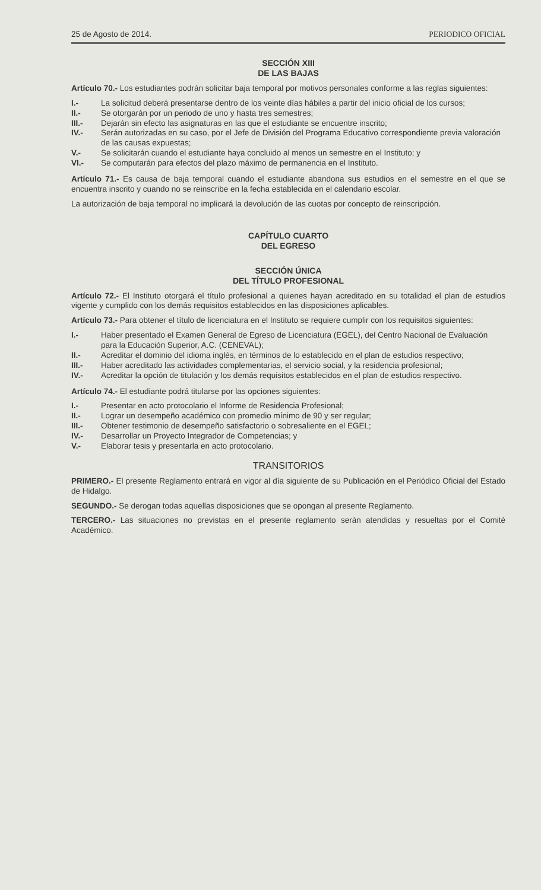25 de Agosto de 2014. PERIODICO OFICIAL
SECCIÓN XIII
DE LAS BAJAS
Artículo 70.- Los estudiantes podrán solicitar baja temporal por motivos personales conforme a las reglas siguientes:
I.- La solicitud deberá presentarse dentro de los veinte días hábiles a partir del inicio oficial de los cursos;
II.- Se otorgarán por un periodo de uno y hasta tres semestres;
III.- Dejarán sin efecto las asignaturas en las que el estudiante se encuentre inscrito;
IV.- Serán autorizadas en su caso, por el Jefe de División del Programa Educativo correspondiente previa valoración de las causas expuestas;
V.- Se solicitarán cuando el estudiante haya concluido al menos un semestre en el Instituto; y
VI.- Se computarán para efectos del plazo máximo de permanencia en el Instituto.
Artículo 71.- Es causa de baja temporal cuando el estudiante abandona sus estudios en el semestre en el que se encuentra inscrito y cuando no se reinscribe en la fecha establecida en el calendario escolar.
La autorización de baja temporal no implicará la devolución de las cuotas por concepto de reinscripción.
CAPÍTULO CUARTO
DEL EGRESO
SECCIÓN ÚNICA
DEL TÍTULO PROFESIONAL
Artículo 72.- El Instituto otorgará el título profesional a quienes hayan acreditado en su totalidad el plan de estudios vigente y cumplido con los demás requisitos establecidos en las disposiciones aplicables.
Artículo 73.- Para obtener el título de licenciatura en el Instituto se requiere cumplir con los requisitos siguientes:
I.- Haber presentado el Examen General de Egreso de Licenciatura (EGEL), del Centro Nacional de Evaluación para la Educación Superior, A.C. (CENEVAL);
II.- Acreditar el dominio del idioma inglés, en términos de lo establecido en el plan de estudios respectivo;
III.- Haber acreditado las actividades complementarias, el servicio social, y la residencia profesional;
IV.- Acreditar la opción de titulación y los demás requisitos establecidos en el plan de estudios respectivo.
Artículo 74.- El estudiante podrá titularse por las opciones siguientes:
I.- Presentar en acto protocolario el Informe de Residencia Profesional;
II.- Lograr un desempeño académico con promedio mínimo de 90 y ser regular;
III.- Obtener testimonio de desempeño satisfactorio o sobresaliente en el EGEL;
IV.- Desarrollar un Proyecto Integrador de Competencias; y
V.- Elaborar tesis y presentarla en acto protocolario.
TRANSITORIOS
PRIMERO.- El presente Reglamento entrará en vigor al día siguiente de su Publicación en el Periódico Oficial del Estado de Hidalgo.
SEGUNDO.- Se derogan todas aquellas disposiciones que se opongan al presente Reglamento.
TERCERO.- Las situaciones no previstas en el presente reglamento serán atendidas y resueltas por el Comité Académico.